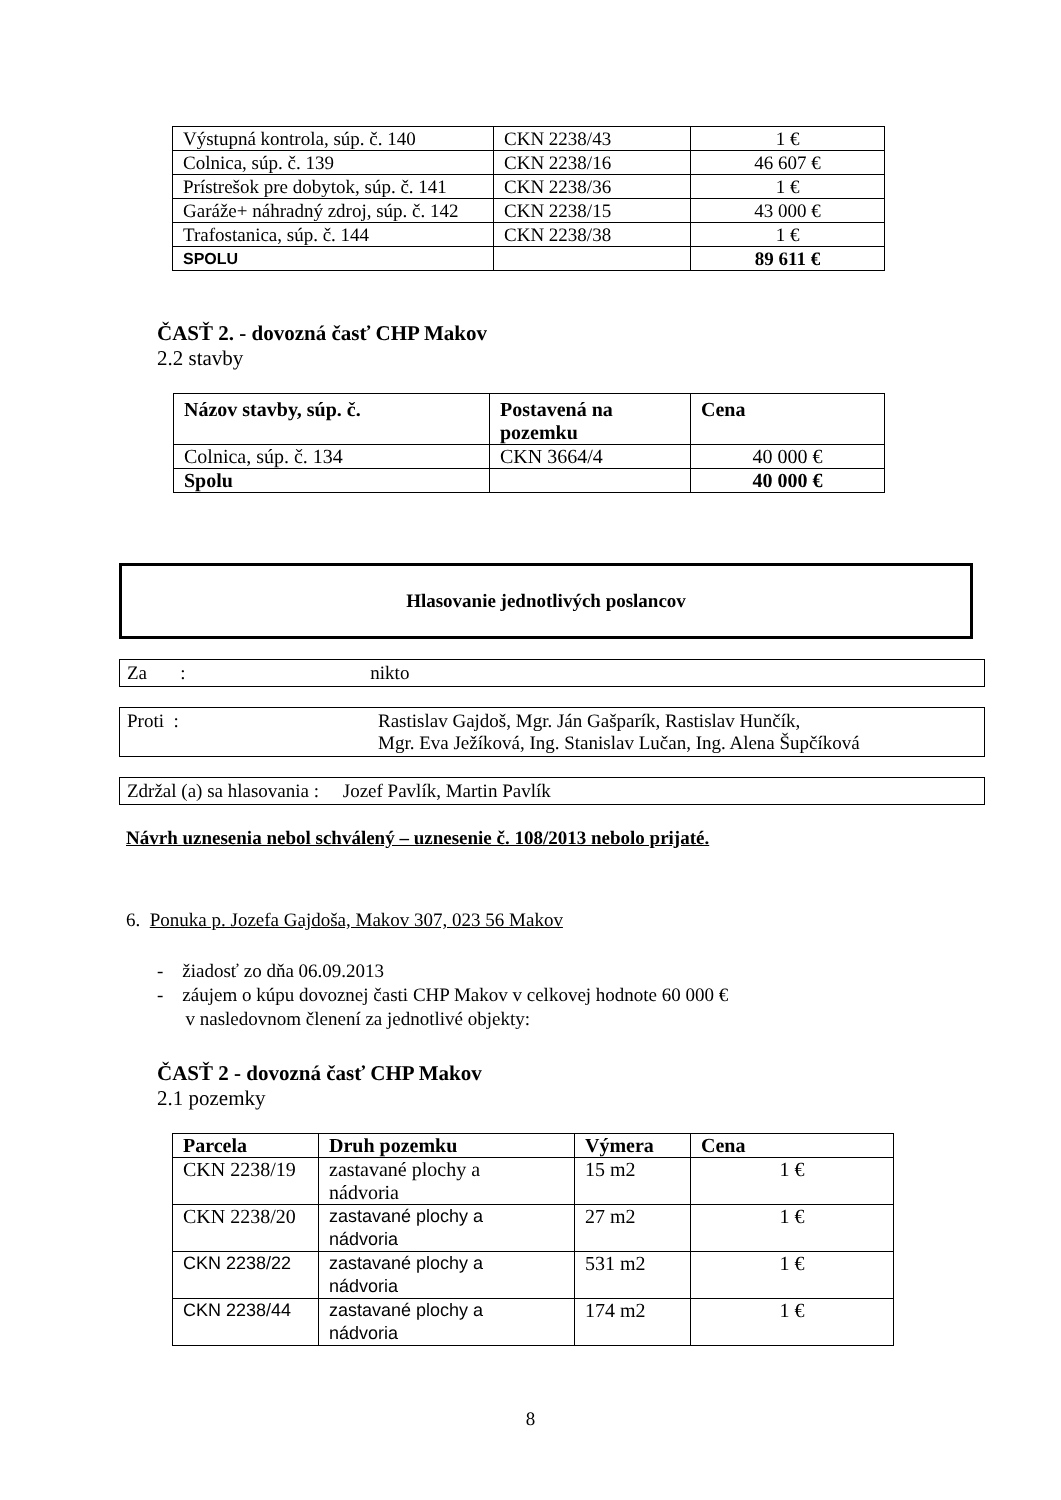| Výstupná kontrola, súp. č. 140 | CKN 2238/43 | 1 € |
| Colnica, súp. č. 139 | CKN 2238/16 | 46 607 € |
| Prístrešok pre dobytok, súp. č. 141 | CKN 2238/36 | 1 € |
| Garáže+ náhradný zdroj, súp. č. 142 | CKN 2238/15 | 43 000 € |
| Trafostanica, súp. č. 144 | CKN 2238/38 | 1 € |
| SPOLU | | 89 611 € |
ČASŤ 2. - dovozná časť CHP Makov
2.2 stavby
| Názov stavby, súp. č. | Postavená na pozemku | Cena |
| --- | --- | --- |
| Colnica, súp. č. 134 | CKN 3664/4 | 40 000 € |
| Spolu | | 40 000 € |
Hlasovanie jednotlivých poslancov
Za : nikto
Proti : Rastislav Gajdoš, Mgr. Ján Gašparík, Rastislav Hunčík,
Mgr. Eva Ježíková, Ing. Stanislav Lučan, Ing. Alena Šupčíková
Zdržal (a) sa hlasovania : Jozef Pavlík, Martin Pavlík
Návrh uznesenia nebol schválený – uznesenie č. 108/2013 nebolo prijaté.
6. Ponuka p. Jozefa Gajdoša, Makov 307, 023 56 Makov
- žiadosť zo dňa 06.09.2013
- záujem o kúpu dovoznej časti CHP Makov v celkovej hodnote 60 000 €
v nasledovnom členení za jednotlivé objekty:
ČASŤ 2 - dovozná časť CHP Makov
2.1 pozemky
| Parcela | Druh pozemku | Výmera | Cena |
| --- | --- | --- | --- |
| CKN 2238/19 | zastavané plochy a nádvoria | 15 m2 | 1 € |
| CKN 2238/20 | zastavané plochy a nádvoria | 27 m2 | 1 € |
| CKN 2238/22 | zastavané plochy a nádvoria | 531 m2 | 1 € |
| CKN 2238/44 | zastavané plochy a nádvoria | 174 m2 | 1 € |
8